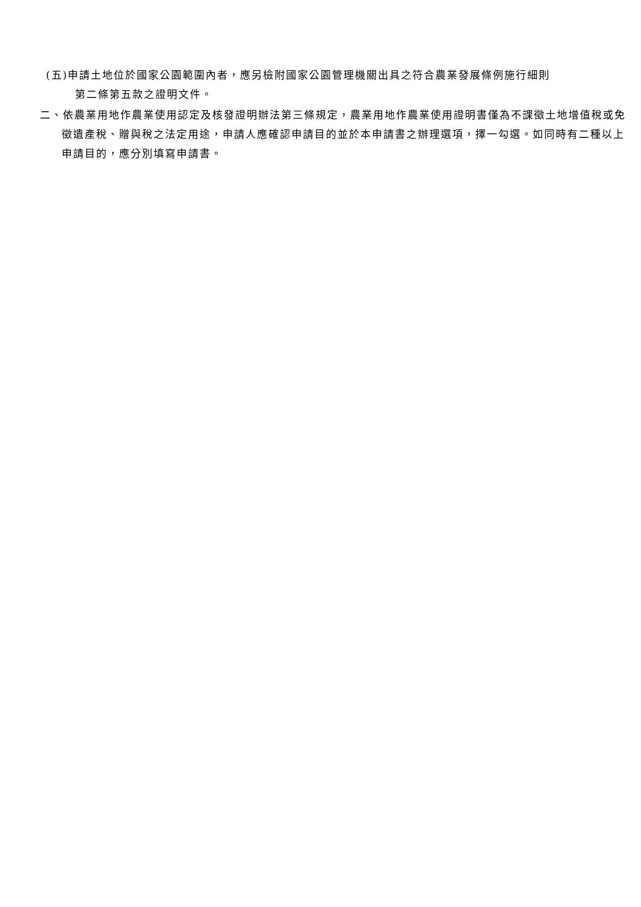(五)申請土地位於國家公園範圍內者，應另檢附國家公園管理機關出具之符合農業發展條例施行細則
第二條第五款之證明文件。
二、依農業用地作農業使用認定及核發證明辦法第三條規定，農業用地作農業使用證明書僅為不課徵土地增值稅或免徵遺產稅、贈與稅之法定用途，申請人應確認申請目的並於本申請書之辦理選項，擇一勾選。如同時有二種以上申請目的，應分別填寫申請書。